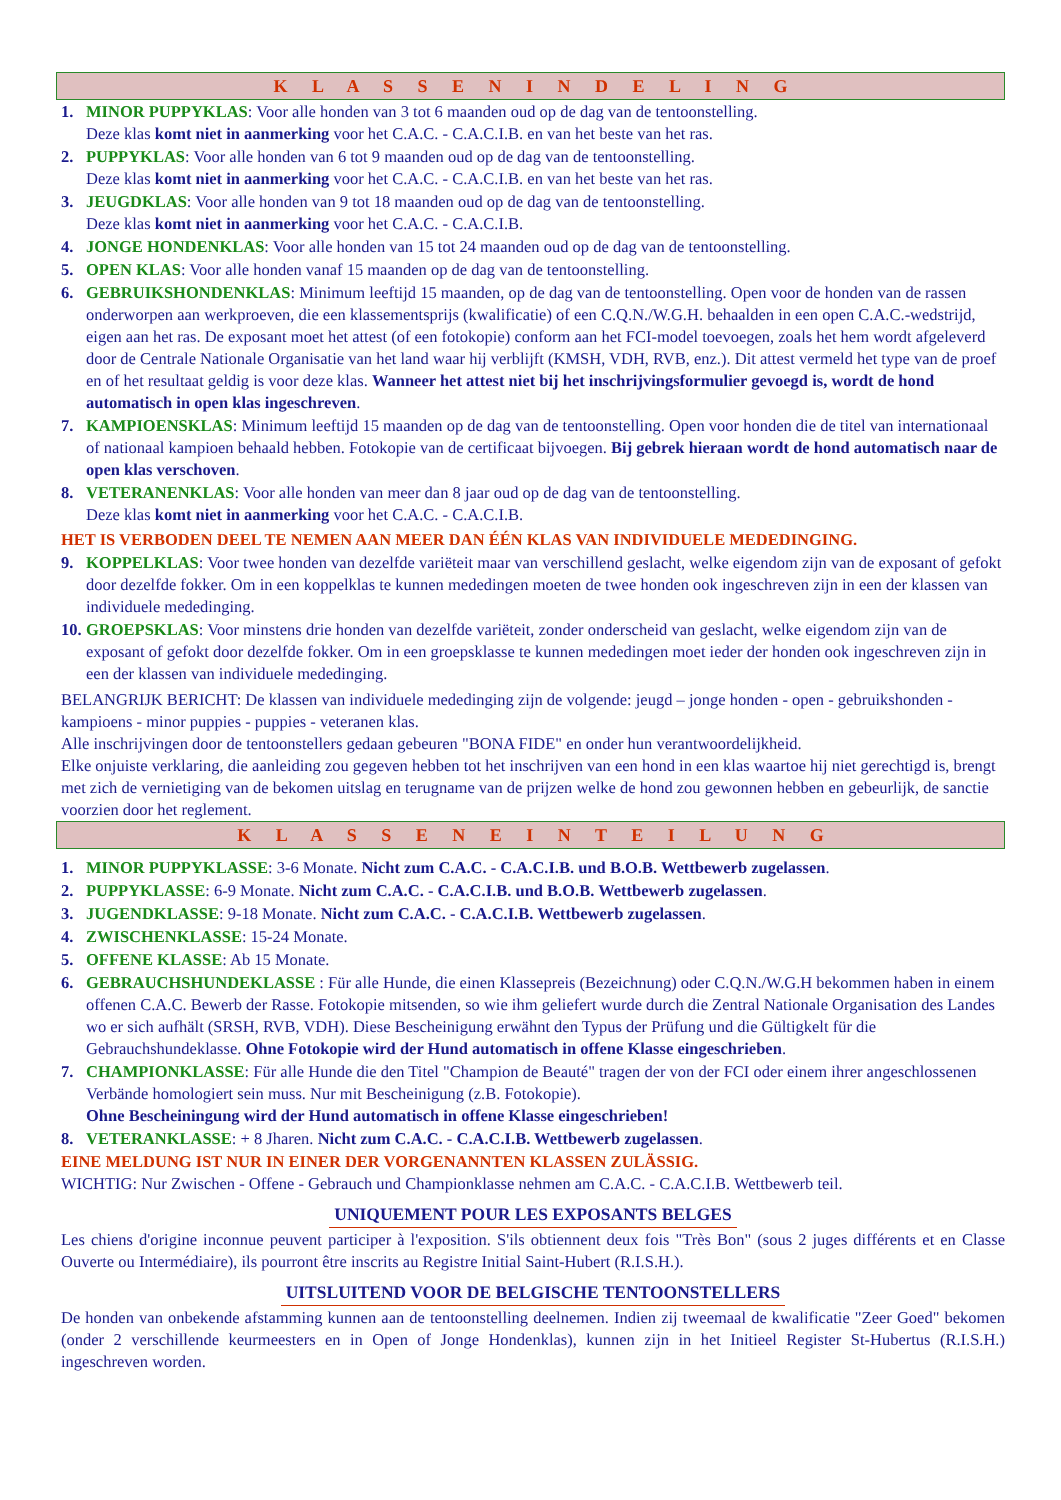K L A S S E N I N D E L I N G
1. MINOR PUPPYKLAS: Voor alle honden van 3 tot 6 maanden oud op de dag van de tentoonstelling.
Deze klas komt niet in aanmerking voor het C.A.C. - C.A.C.I.B. en van het beste van het ras.
2. PUPPYKLAS: Voor alle honden van 6 tot 9 maanden oud op de dag van de tentoonstelling.
Deze klas komt niet in aanmerking voor het C.A.C. - C.A.C.I.B. en van het beste van het ras.
3. JEUGDKLAS: Voor alle honden van 9 tot 18 maanden oud op de dag van de tentoonstelling.
Deze klas komt niet in aanmerking voor het C.A.C. - C.A.C.I.B.
4. JONGE HONDENKLAS: Voor alle honden van 15 tot 24 maanden oud op de dag van de tentoonstelling.
5. OPEN KLAS: Voor alle honden vanaf 15 maanden op de dag van de tentoonstelling.
6. GEBRUIKSHONDENKLAS: Minimum leeftijd 15 maanden, op de dag van de tentoonstelling. Open voor de honden van de rassen onderworpen aan werkproeven, die een klassementsprijs (kwalificatie) of een C.Q.N./W.G.H. behaalden in een open C.A.C.-wedstrijd, eigen aan het ras. De exposant moet het attest (of een fotokopie) conform aan het FCI-model toevoegen, zoals het hem wordt afgeleverd door de Centrale Nationale Organisatie van het land waar hij verblijft (KMSH, VDH, RVB, enz.). Dit attest vermeld het type van de proef en of het resultaat geldig is voor deze klas. Wanneer het attest niet bij het inschrijvingsformulier gevoegd is, wordt de hond automatisch in open klas ingeschreven.
7. KAMPIOENSKLAS: Minimum leeftijd 15 maanden op de dag van de tentoonstelling. Open voor honden die de titel van internationaal of nationaal kampioen behaald hebben. Fotokopie van de certificaat bijvoegen. Bij gebrek hieraan wordt de hond automatisch naar de open klas verschoven.
8. VETERANENKLAS: Voor alle honden van meer dan 8 jaar oud op de dag van de tentoonstelling.
Deze klas komt niet in aanmerking voor het C.A.C. - C.A.C.I.B.
HET IS VERBODEN DEEL TE NEMEN AAN MEER DAN ÉÉN KLAS VAN INDIVIDUELE MEDEDINGING.
9. KOPPELKLAS: Voor twee honden van dezelfde variëteit maar van verschillend geslacht, welke eigendom zijn van de exposant of gefokt door dezelfde fokker. Om in een koppelklas te kunnen mededingen moeten de twee honden ook ingeschreven zijn in een der klassen van individuele mededinging.
10.
GROEPSKLAS: Voor minstens drie honden van dezelfde variëteit, zonder onderscheid van geslacht, welke eigendom zijn van de exposant of gefokt door dezelfde fokker. Om in een groepsklasse te kunnen mededingen moet ieder der honden ook ingeschreven zijn in een der klassen van individuele mededinging.
BELANGRIJK BERICHT: De klassen van individuele mededinging zijn de volgende: jeugd – jonge honden - open - gebruikshonden - kampioens - minor puppies - puppies - veteranen klas.
Alle inschrijvingen door de tentoonstellers gedaan gebeuren "BONA FIDE" en onder hun verantwoordelijkheid.
Elke onjuiste verklaring, die aanleiding zou gegeven hebben tot het inschrijven van een hond in een klas waartoe hij niet gerechtigd is, brengt met zich de vernietiging van de bekomen uitslag en terugname van de prijzen welke de hond zou gewonnen hebben en gebeurlijk, de sanctie voorzien door het reglement.
K L A S S E N E I N T E I L U N G
1. MINOR PUPPYKLASSE: 3-6 Monate. Nicht zum C.A.C. - C.A.C.I.B. und B.O.B. Wettbewerb zugelassen.
2. PUPPYKLASSE: 6-9 Monate. Nicht zum C.A.C. - C.A.C.I.B. und B.O.B. Wettbewerb zugelassen.
3. JUGENDKLASSE: 9-18 Monate. Nicht zum C.A.C. - C.A.C.I.B. Wettbewerb zugelassen.
4. ZWISCHENKLASSE: 15-24 Monate.
5. OFFENE KLASSE: Ab 15 Monate.
6. GEBRAUCHSHUNDEKLASSE : Für alle Hunde, die einen Klassepreis (Bezeichnung) oder C.Q.N./W.G.H bekommen haben in einem offenen C.A.C. Bewerb der Rasse. Fotokopie mitsenden, so wie ihm geliefert wurde durch die Zentral Nationale Organisation des Landes wo er sich aufhält (SRSH, RVB, VDH). Diese Bescheinigung erwähnt den Typus der Prüfung und die Gültigkelt für die Gebrauchshundeklasse. Ohne Fotokopie wird der Hund automatisch in offene Klasse eingeschrieben.
7. CHAMPIONKLASSE: Für alle Hunde die den Titel "Champion de Beauté" tragen der von der FCI oder einem ihrer angeschlossenen Verbände homologiert sein muss. Nur mit Bescheinigung (z.B. Fotokopie).
Ohne Bescheiningung wird der Hund automatisch in offene Klasse eingeschrieben!
8. VETERANKLASSE: + 8 Jharen. Nicht zum C.A.C. - C.A.C.I.B. Wettbewerb zugelassen.
EINE MELDUNG IST NUR IN EINER DER VORGENANNTEN KLASSEN ZULÄSSIG.
WICHTIG: Nur Zwischen - Offene - Gebrauch und Championklasse nehmen am C.A.C. - C.A.C.I.B. Wettbewerb teil.
UNIQUEMENT POUR LES EXPOSANTS BELGES
Les chiens d'origine inconnue peuvent participer à l'exposition. S'ils obtiennent deux fois "Très Bon" (sous 2 juges différents et en Classe Ouverte ou Intermédiaire), ils pourront être inscrits au Registre Initial Saint-Hubert (R.I.S.H.).
UITSLUITEND VOOR DE BELGISCHE TENTOONSTELLERS
De honden van onbekende afstamming kunnen aan de tentoonstelling deelnemen. Indien zij tweemaal de kwalificatie "Zeer Goed" bekomen (onder 2 verschillende keurmeesters en in Open of Jonge Hondenklas), kunnen zijn in het Initieel Register St-Hubertus (R.I.S.H.) ingeschreven worden.